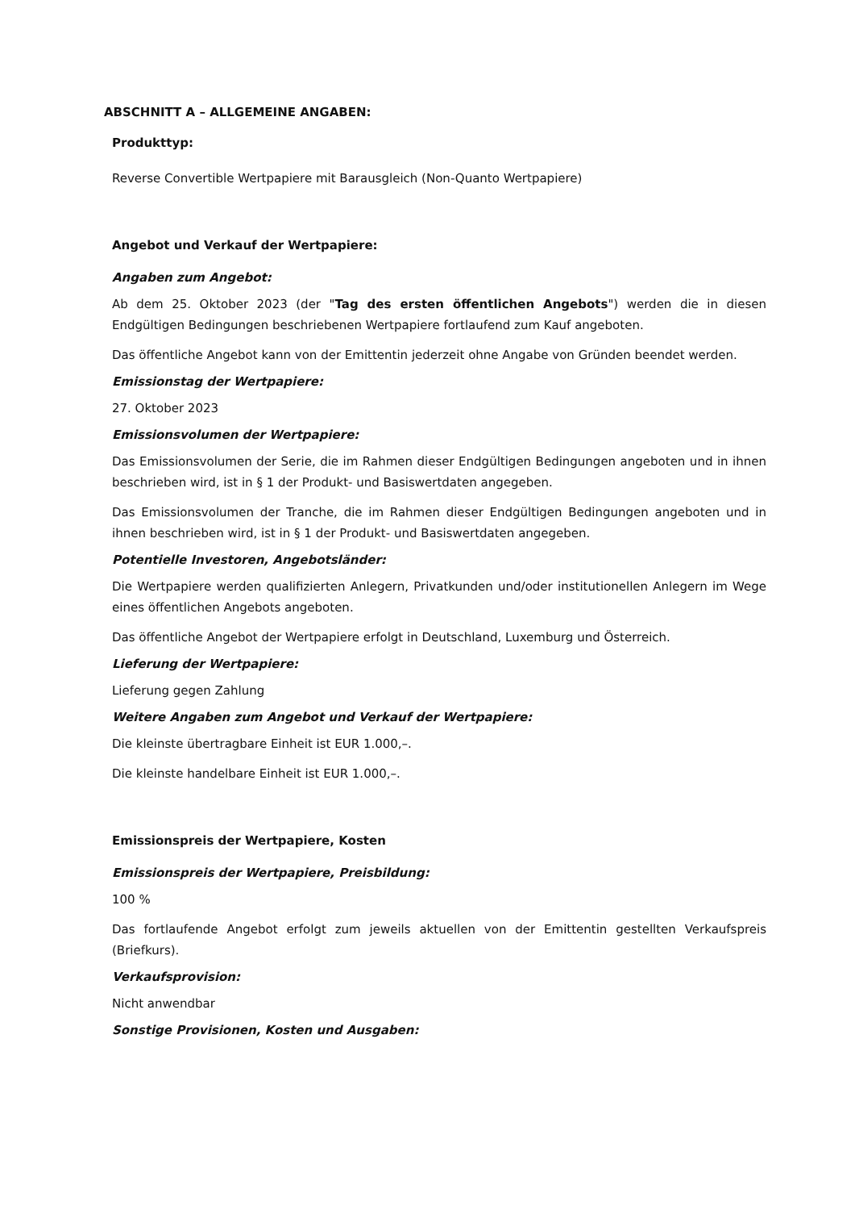ABSCHNITT A – ALLGEMEINE ANGABEN:
Produkttyp:
Reverse Convertible Wertpapiere mit Barausgleich (Non-Quanto Wertpapiere)
Angebot und Verkauf der Wertpapiere:
Angaben zum Angebot:
Ab dem 25. Oktober 2023 (der "Tag des ersten öffentlichen Angebots") werden die in diesen Endgültigen Bedingungen beschriebenen Wertpapiere fortlaufend zum Kauf angeboten.
Das öffentliche Angebot kann von der Emittentin jederzeit ohne Angabe von Gründen beendet werden.
Emissionstag der Wertpapiere:
27. Oktober 2023
Emissionsvolumen der Wertpapiere:
Das Emissionsvolumen der Serie, die im Rahmen dieser Endgültigen Bedingungen angeboten und in ihnen beschrieben wird, ist in § 1 der Produkt- und Basiswertdaten angegeben.
Das Emissionsvolumen der Tranche, die im Rahmen dieser Endgültigen Bedingungen angeboten und in ihnen beschrieben wird, ist in § 1 der Produkt- und Basiswertdaten angegeben.
Potentielle Investoren, Angebotsländer:
Die Wertpapiere werden qualifizierten Anlegern, Privatkunden und/oder institutionellen Anlegern im Wege eines öffentlichen Angebots angeboten.
Das öffentliche Angebot der Wertpapiere erfolgt in Deutschland, Luxemburg und Österreich.
Lieferung der Wertpapiere:
Lieferung gegen Zahlung
Weitere Angaben zum Angebot und Verkauf der Wertpapiere:
Die kleinste übertragbare Einheit ist EUR 1.000,–.
Die kleinste handelbare Einheit ist EUR 1.000,–.
Emissionspreis der Wertpapiere, Kosten
Emissionspreis der Wertpapiere, Preisbildung:
100 %
Das fortlaufende Angebot erfolgt zum jeweils aktuellen von der Emittentin gestellten Verkaufspreis (Briefkurs).
Verkaufsprovision:
Nicht anwendbar
Sonstige Provisionen, Kosten und Ausgaben: